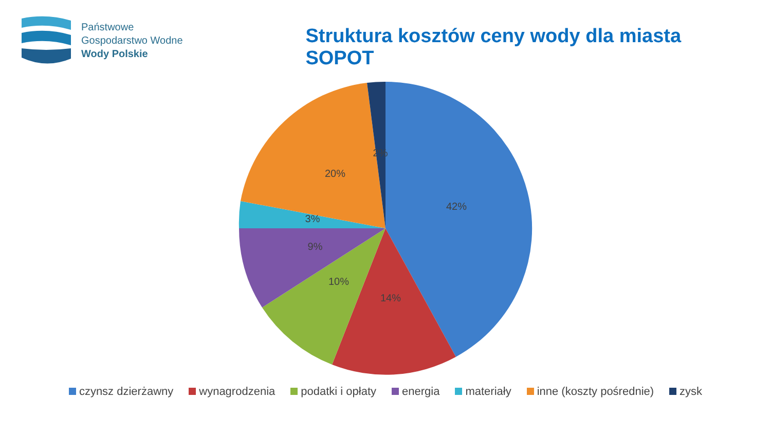Państwowe
Gospodarstwo Wodne
Wody Polskie
Struktura kosztów ceny wody dla miasta SOPOT
42%
14%
10%
9%
3%
20%
2%
czynsz dzierżawny wynagrodzenia podatki i opłaty energia materiały inne (koszty pośrednie) zysk